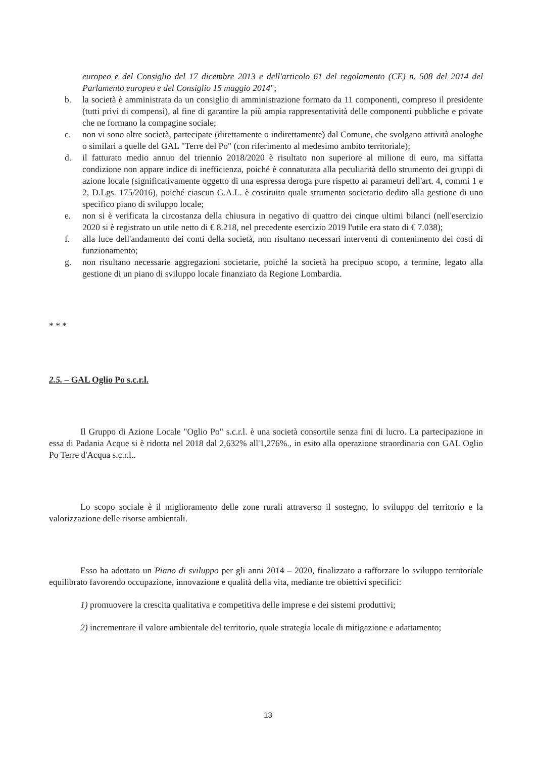europeo e del Consiglio del 17 dicembre 2013 e dell'articolo 61 del regolamento (CE) n. 508 del 2014 del Parlamento europeo e del Consiglio 15 maggio 2014";
b. la società è amministrata da un consiglio di amministrazione formato da 11 componenti, compreso il presidente (tutti privi di compensi), al fine di garantire la più ampia rappresentatività delle componenti pubbliche e private che ne formano la compagine sociale;
c. non vi sono altre società, partecipate (direttamente o indirettamente) dal Comune, che svolgano attività analoghe o similari a quelle del GAL "Terre del Po" (con riferimento al medesimo ambito territoriale);
d. il fatturato medio annuo del triennio 2018/2020 è risultato non superiore al milione di euro, ma siffatta condizione non appare indice di inefficienza, poiché è connaturata alla peculiarità dello strumento dei gruppi di azione locale (significativamente oggetto di una espressa deroga pure rispetto ai parametri dell'art. 4, commi 1 e 2, D.Lgs. 175/2016), poiché ciascun G.A.L. è costituito quale strumento societario dedito alla gestione di uno specifico piano di sviluppo locale;
e. non si è verificata la circostanza della chiusura in negativo di quattro dei cinque ultimi bilanci (nell'esercizio 2020 si è registrato un utile netto di € 8.218, nel precedente esercizio 2019 l'utile era stato di € 7.038);
f. alla luce dell'andamento dei conti della società, non risultano necessari interventi di contenimento dei costi di funzionamento;
g. non risultano necessarie aggregazioni societarie, poiché la società ha precipuo scopo, a termine, legato alla gestione di un piano di sviluppo locale finanziato da Regione Lombardia.
* * *
2.5. – GAL Oglio Po s.c.r.l.
Il Gruppo di Azione Locale "Oglio Po" s.c.r.l. è una società consortile senza fini di lucro. La partecipazione in essa di Padania Acque si è ridotta nel 2018 dal 2,632% all'1,276%., in esito alla operazione straordinaria con GAL Oglio Po Terre d'Acqua s.c.r.l..
Lo scopo sociale è il miglioramento delle zone rurali attraverso il sostegno, lo sviluppo del territorio e la valorizzazione delle risorse ambientali.
Esso ha adottato un Piano di sviluppo per gli anni 2014 – 2020, finalizzato a rafforzare lo sviluppo territoriale equilibrato favorendo occupazione, innovazione e qualità della vita, mediante tre obiettivi specifici:
1) promuovere la crescita qualitativa e competitiva delle imprese e dei sistemi produttivi;
2) incrementare il valore ambientale del territorio, quale strategia locale di mitigazione e adattamento;
13